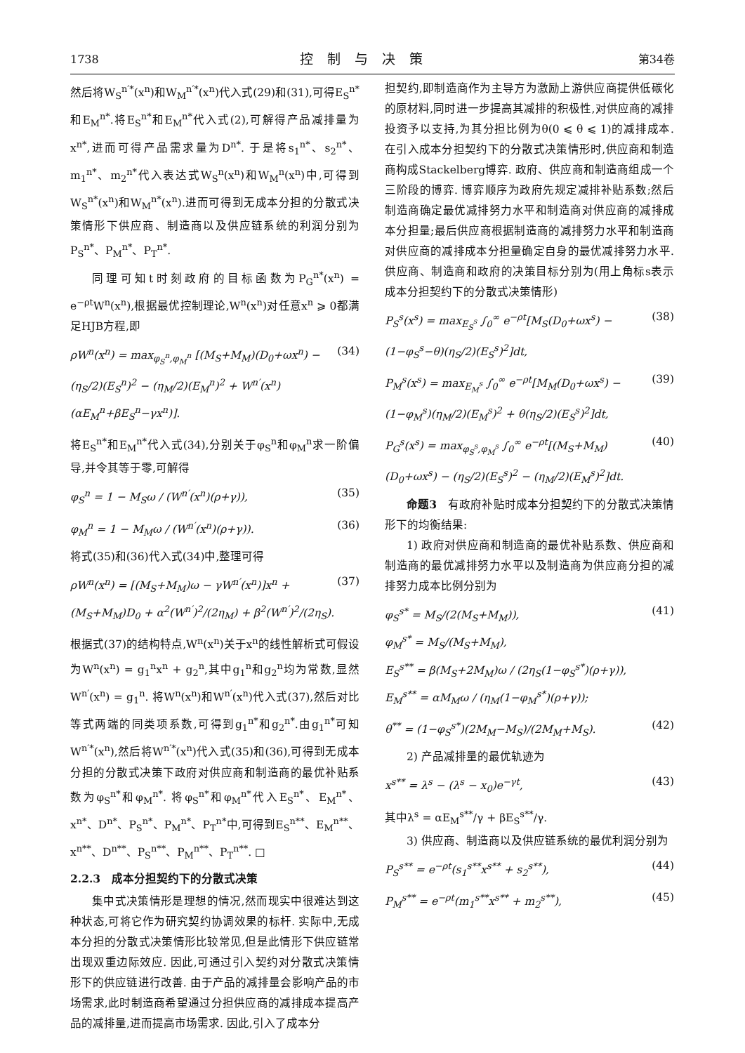1738 控制与决策 第34卷
然后将W<sub>S</sub><sup>n′*</sup>(x<sup>n</sup>)和W<sub>M</sub><sup>n′*</sup>(x<sup>n</sup>)代入式(29)和(31),可得E<sub>S</sub><sup>n*</sup>和E<sub>M</sub><sup>n*</sup>.将E<sub>S</sub><sup>n*</sup>和E<sub>M</sub><sup>n*</sup>代入式(2),可解得产品减排量为x<sup>n*</sup>,进而可得产品需求量为D<sup>n*</sup>. 于是将s<sub>1</sub><sup>n*</sup>、s<sub>2</sub><sup>n*</sup>、m<sub>1</sub><sup>n*</sup>、m<sub>2</sub><sup>n*</sup>代入表达式W<sub>S</sub><sup>n</sup>(x<sup>n</sup>)和W<sub>M</sub><sup>n</sup>(x<sup>n</sup>)中,可得到W<sub>S</sub><sup>n*</sup>(x<sup>n</sup>)和W<sub>M</sub><sup>n*</sup>(x<sup>n</sup>).进而可得到无成本分担的分散式决策情形下供应商、制造商以及供应链系统的利润分别为P<sub>S</sub><sup>n*</sup>、P<sub>M</sub><sup>n*</sup>、P<sub>T</sub><sup>n*</sup>.
同理可知t时刻政府的目标函数为P<sub>G</sub><sup>n*</sup>(x<sup>n</sup>) = e<sup>−ρt</sup>W<sup>n</sup>(x<sup>n</sup>),根据最优控制理论,W<sup>n</sup>(x<sup>n</sup>)对任意x<sup>n</sup> ⩾ 0都满足HJB方程,即
ρW<sup>n</sup>(x<sup>n</sup>) = max<sub>φ<sub>S</sub><sup>n</sup>,φ<sub>M</sub><sup>n</sup></sub> [(M<sub>S</sub>+M<sub>M</sub>)(D<sub>0</sub>+ωx<sup>n</sup>) − (η<sub>S</sub>/2)(E<sub>S</sub><sup>n</sup>)<sup>2</sup> − (η<sub>M</sub>/2)(E<sub>M</sub><sup>n</sup>)<sup>2</sup> + W<sup>n′</sup>(x<sup>n</sup>)(αE<sub>M</sub><sup>n</sup>+βE<sub>S</sub><sup>n</sup>−γx<sup>n</sup>)]. (34)
将E<sub>S</sub><sup>n*</sup>和E<sub>M</sub><sup>n*</sup>代入式(34),分别关于φ<sub>S</sub><sup>n</sup>和φ<sub>M</sub><sup>n</sup>求一阶偏导,并令其等于零,可解得
φ<sub>S</sub><sup>n</sup> = 1 − M<sub>S</sub>ω / (W<sup>n′</sup>(x<sup>n</sup>)(ρ+γ)), (35)
φ<sub>M</sub><sup>n</sup> = 1 − M<sub>M</sub>ω / (W<sup>n′</sup>(x<sup>n</sup>)(ρ+γ)). (36)
将式(35)和(36)代入式(34)中,整理可得
ρW<sup>n</sup>(x<sup>n</sup>) = [(M<sub>S</sub>+M<sub>M</sub>)ω − γW<sup>n′</sup>(x<sup>n</sup>)]x<sup>n</sup> + (M<sub>S</sub>+M<sub>M</sub>)D<sub>0</sub> + α<sup>2</sup>(W<sup>n′</sup>)<sup>2</sup>/(2η<sub>M</sub>) + β<sup>2</sup>(W<sup>n′</sup>)<sup>2</sup>/(2η<sub>S</sub>). (37)
根据式(37)的结构特点,W<sup>n</sup>(x<sup>n</sup>)关于x<sup>n</sup>的线性解析式可假设为W<sup>n</sup>(x<sup>n</sup>) = g<sub>1</sub><sup>n</sup>x<sup>n</sup> + g<sub>2</sub><sup>n</sup>,其中g<sub>1</sub><sup>n</sup>和g<sub>2</sub><sup>n</sup>均为常数,显然W<sup>n′</sup>(x<sup>n</sup>) = g<sub>1</sub><sup>n</sup>. 将W<sup>n</sup>(x<sup>n</sup>)和W<sup>n′</sup>(x<sup>n</sup>)代入式(37),然后对比等式两端的同类项系数,可得到g<sub>1</sub><sup>n*</sup>和g<sub>2</sub><sup>n*</sup>.由g<sub>1</sub><sup>n*</sup>可知W<sup>n′*</sup>(x<sup>n</sup>),然后将W<sup>n′*</sup>(x<sup>n</sup>)代入式(35)和(36),可得到无成本分担的分散式决策下政府对供应商和制造商的最优补贴系数为φ<sub>S</sub><sup>n*</sup>和φ<sub>M</sub><sup>n*</sup>. 将φ<sub>S</sub><sup>n*</sup>和φ<sub>M</sub><sup>n*</sup>代入E<sub>S</sub><sup>n*</sup>、E<sub>M</sub><sup>n*</sup>、x<sup>n*</sup>、D<sup>n*</sup>、P<sub>S</sub><sup>n*</sup>、P<sub>M</sub><sup>n*</sup>、P<sub>T</sub><sup>n*</sup>中,可得到E<sub>S</sub><sup>n**</sup>、E<sub>M</sub><sup>n**</sup>、x<sup>n**</sup>、D<sup>n**</sup>、P<sub>S</sub><sup>n**</sup>、P<sub>M</sub><sup>n**</sup>、P<sub>T</sub><sup>n**</sup>. □
2.2.3　成本分担契约下的分散式决策
集中式决策情形是理想的情况,然而现实中很难达到这种状态,可将它作为研究契约协调效果的标杆. 实际中,无成本分担的分散式决策情形比较常见,但是此情形下供应链常出现双重边际效应. 因此,可通过引入契约对分散式决策情形下的供应链进行改善. 由于产品的减排量会影响产品的市场需求,此时制造商希望通过分担供应商的减排成本提高产品的减排量,进而提高市场需求. 因此,引入了成本分
担契约,即制造商作为主导方为激励上游供应商提供低碳化的原材料,同时进一步提高其减排的积极性,对供应商的减排投资予以支持,为其分担比例为θ(0 ⩽ θ ⩽ 1)的减排成本. 在引入成本分担契约下的分散式决策情形时,供应商和制造商构成Stackelberg博弈. 政府、供应商和制造商组成一个三阶段的博弈. 博弈顺序为政府先规定减排补贴系数;然后制造商确定最优减排努力水平和制造商对供应商的减排成本分担量;最后供应商根据制造商的减排努力水平和制造商对供应商的减排成本分担量确定自身的最优减排努力水平. 供应商、制造商和政府的决策目标分别为(用上角标s表示成本分担契约下的分散式决策情形)
P<sub>S</sub><sup>s</sup>(x<sup>s</sup>) = max<sub>E<sub>S</sub><sup>s</sup></sub> ∫<sub>0</sub><sup>∞</sup> e<sup>−ρt</sup>[M<sub>S</sub>(D<sub>0</sub>+ωx<sup>s</sup>) − (1−φ<sub>S</sub><sup>s</sup>−θ)(η<sub>S</sub>/2)(E<sub>S</sub><sup>s</sup>)<sup>2</sup>]dt, (38)
P<sub>M</sub><sup>s</sup>(x<sup>s</sup>) = max<sub>E<sub>M</sub><sup>s</sup></sub> ∫<sub>0</sub><sup>∞</sup> e<sup>−ρt</sup>[M<sub>M</sub>(D<sub>0</sub>+ωx<sup>s</sup>) − (1−φ<sub>M</sub><sup>s</sup>)(η<sub>M</sub>/2)(E<sub>M</sub><sup>s</sup>)<sup>2</sup> + θ(η<sub>S</sub>/2)(E<sub>S</sub><sup>s</sup>)<sup>2</sup>]dt, (39)
P<sub>G</sub><sup>s</sup>(x<sup>s</sup>) = max<sub>φ<sub>S</sub><sup>s</sup>,φ<sub>M</sub><sup>s</sup></sub> ∫<sub>0</sub><sup>∞</sup> e<sup>−ρt</sup>[(M<sub>S</sub>+M<sub>M</sub>)(D<sub>0</sub>+ωx<sup>s</sup>) − (η<sub>S</sub>/2)(E<sub>S</sub><sup>s</sup>)<sup>2</sup> − (η<sub>M</sub>/2)(E<sub>M</sub><sup>s</sup>)<sup>2</sup>]dt. (40)
命题3　有政府补贴时成本分担契约下的分散式决策情形下的均衡结果:
1) 政府对供应商和制造商的最优补贴系数、供应商和制造商的最优减排努力水平以及制造商为供应商分担的减排努力成本比例分别为
φ<sub>S</sub><sup>s*</sup> = M<sub>S</sub>/(2(M<sub>S</sub>+M<sub>M</sub>)),
φ<sub>M</sub><sup>s*</sup> = M<sub>S</sub>/(M<sub>S</sub>+M<sub>M</sub>),
E<sub>S</sub><sup>s**</sup> = β(M<sub>S</sub>+2M<sub>M</sub>)ω / (2η<sub>S</sub>(1−φ<sub>S</sub><sup>s*</sup>)(ρ+γ)),
E<sub>M</sub><sup>s**</sup> = αM<sub>M</sub>ω / (η<sub>M</sub>(1−φ<sub>M</sub><sup>s*</sup>)(ρ+γ)); (41)
θ<sup>**</sup> = (1−φ<sub>S</sub><sup>s*</sup>)(2M<sub>M</sub>−M<sub>S</sub>)/(2M<sub>M</sub>+M<sub>S</sub>). (42)
2) 产品减排量的最优轨迹为
x<sup>s**</sup> = λ<sup>s</sup> − (λ<sup>s</sup> − x<sub>0</sub>)e<sup>−γt</sup>, (43)
其中λ<sup>s</sup> = αE<sub>M</sub><sup>s**</sup>/γ + βE<sub>S</sub><sup>s**</sup>/γ.
3) 供应商、制造商以及供应链系统的最优利润分别为
P<sub>S</sub><sup>s**</sup> = e<sup>−ρt</sup>(s<sub>1</sub><sup>s**</sup>x<sup>s**</sup> + s<sub>2</sub><sup>s**</sup>), (44)
P<sub>M</sub><sup>s**</sup> = e<sup>−ρt</sup>(m<sub>1</sub><sup>s**</sup>x<sup>s**</sup> + m<sub>2</sub><sup>s**</sup>), (45)